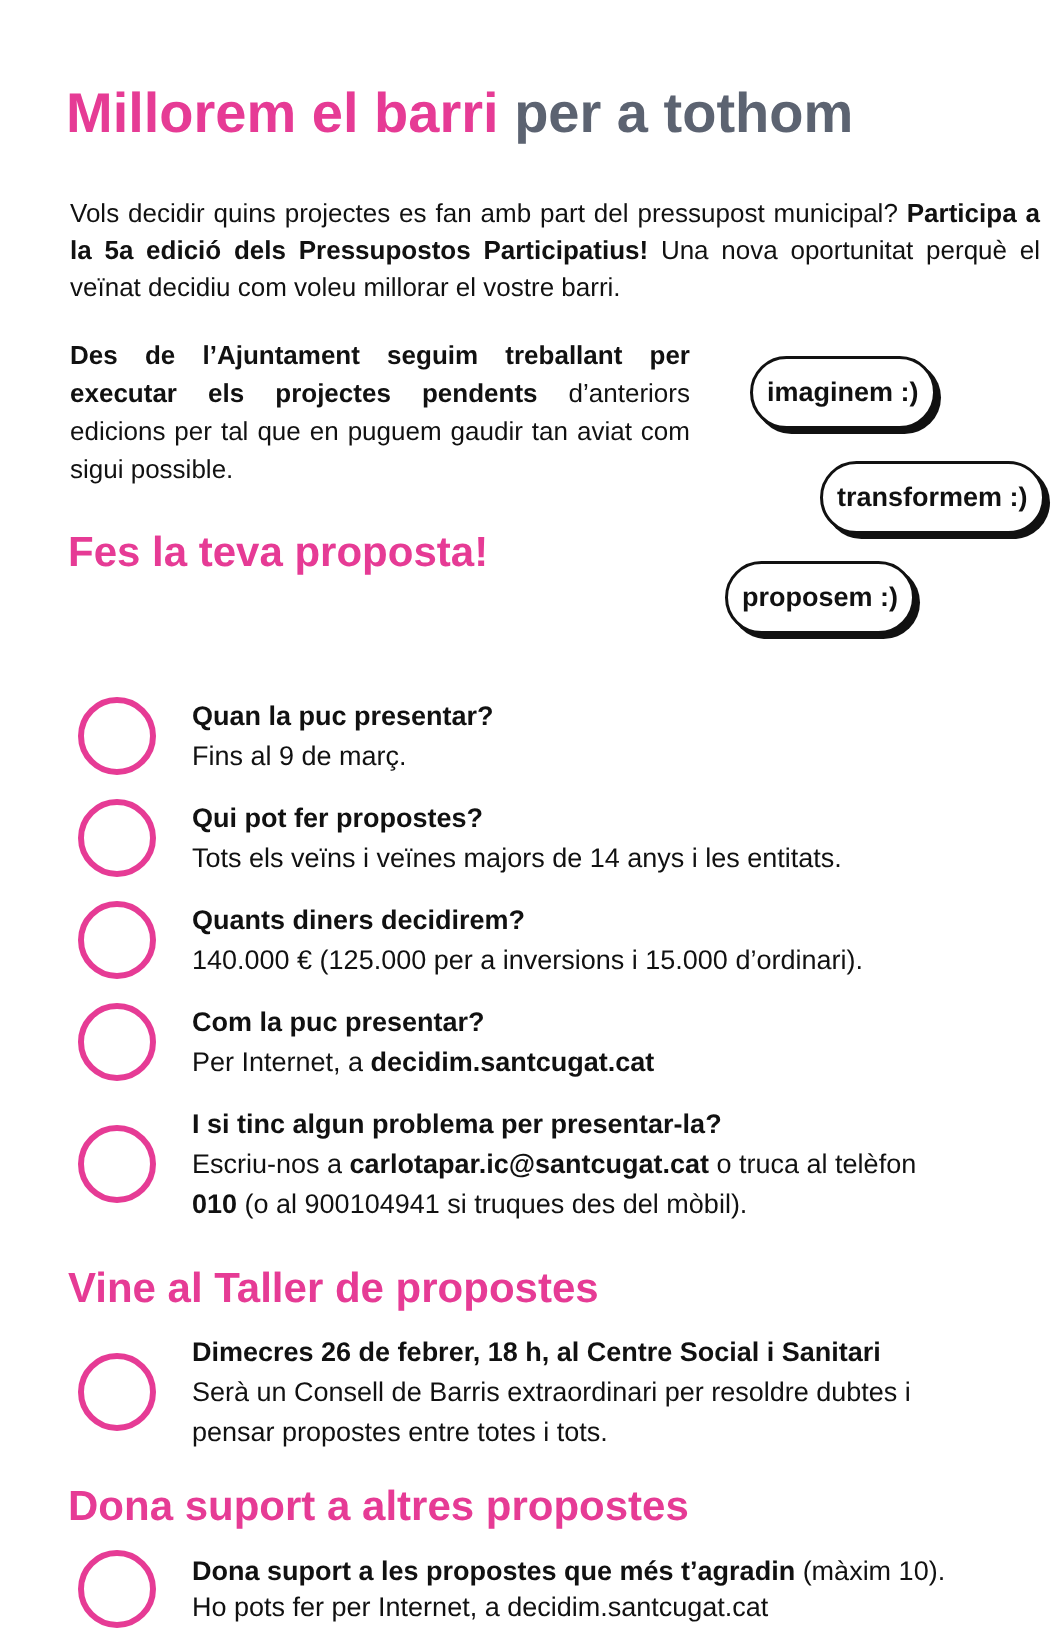Millorem el barri per a tothom
Vols decidir quins projectes es fan amb part del pressupost municipal? Participa a la 5a edició dels Pressupostos Participatius! Una nova oportunitat perquè el veïnat decidiu com voleu millorar el vostre barri.
Des de l’Ajuntament seguim treballant per executar els projectes pendents d’anteriors edicions per tal que en puguem gaudir tan aviat com sigui possible.
Fes la teva proposta!
imaginem :)
transformem :)
proposem :)
Quan la puc presentar?
Fins al 9 de març.
Qui pot fer propostes?
Tots els veïns i veïnes majors de 14 anys i les entitats.
Quants diners decidirem?
140.000 € (125.000 per a inversions i 15.000 d’ordinari).
Com la puc presentar?
Per Internet, a decidim.santcugat.cat
I si tinc algun problema per presentar-la?
Escriu-nos a carlotapar.ic@santcugat.cat o truca al telèfon
010 (o al 900104941 si truques des del mòbil).
Vine al Taller de propostes
Dimecres 26 de febrer, 18 h, al Centre Social i Sanitari
Serà un Consell de Barris extraordinari per resoldre dubtes i
pensar propostes entre totes i tots.
Dona suport a altres propostes
Dona suport a les propostes que més t’agradin (màxim 10).
Ho pots fer per Internet, a decidim.santcugat.cat